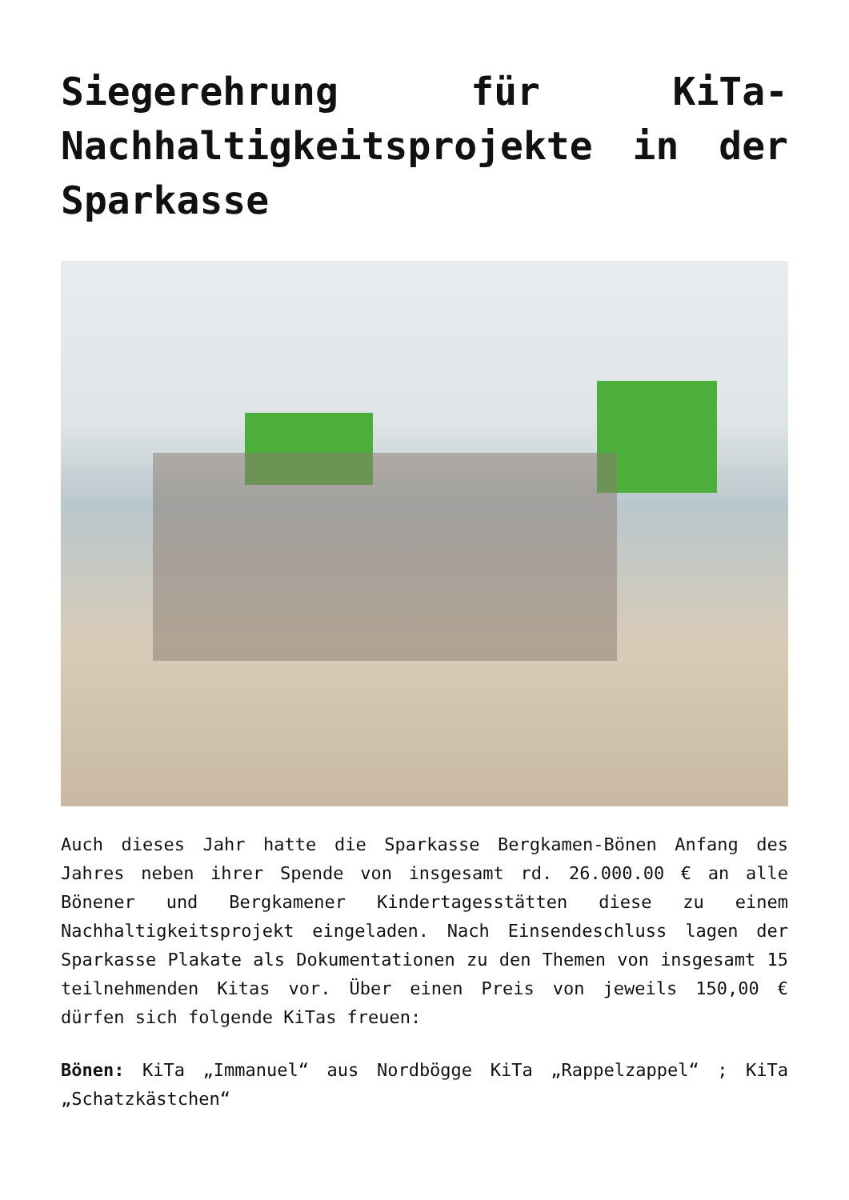Siegerehrung für KiTa-Nachhaltigkeitsprojekte in der Sparkasse
Auch dieses Jahr hatte die Sparkasse Bergkamen-Bönen Anfang des Jahres neben ihrer Spende von insgesamt rd. 26.000.00 € an alle Bönener und Bergkamener Kindertagesstätten diese zu einem Nachhaltigkeitsprojekt eingeladen. Nach Einsendeschluss lagen der Sparkasse Plakate als Dokumentationen zu den Themen von insgesamt 15 teilnehmenden Kitas vor. Über einen Preis von jeweils 150,00 € dürfen sich folgende KiTas freuen:
Bönen: KiTa „Immanuel“ aus Nordbögge KiTa „Rappelzappel“ ; KiTa „Schatzkästchen“